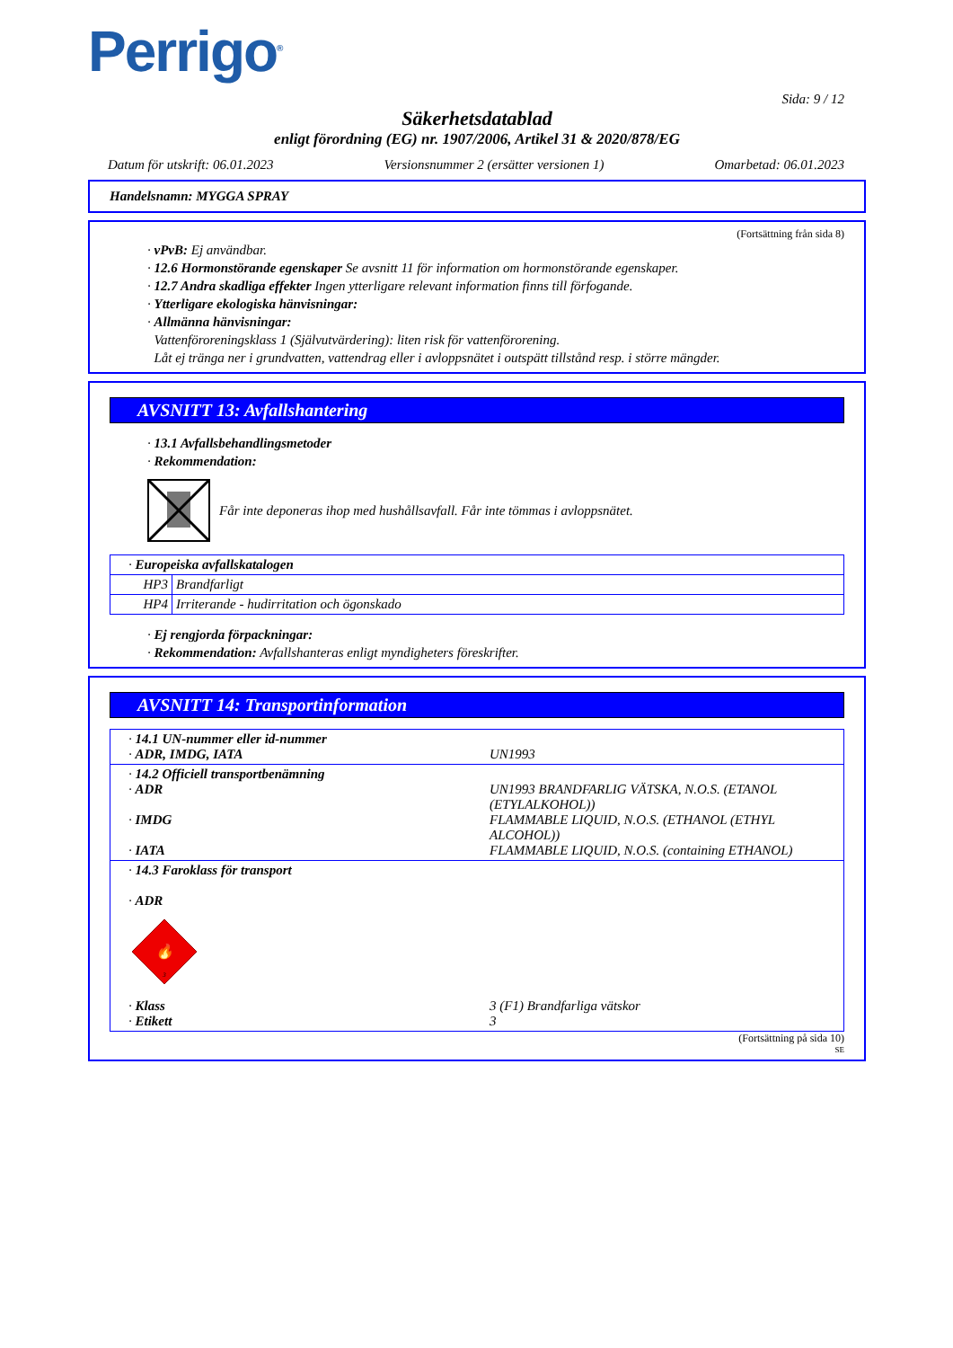Perrigo<sup>®</sup>
Sida: 9 / 12
Säkerhetsdatablad
enligt förordning (EG) nr. 1907/2006, Artikel 31 & 2020/878/EG
Datum för utskrift: 06.01.2023 Versionsnummer 2 (ersätter versionen 1) Omarbetad: 06.01.2023
Handelsnamn: MYGGA SPRAY
(Fortsättning från sida 8)
· vPvB: Ej användbar.
· 12.6 Hormonstörande egenskaper Se avsnitt 11 för information om hormonstörande egenskaper.
· 12.7 Andra skadliga effekter Ingen ytterligare relevant information finns till förfogande.
· Ytterligare ekologiska hänvisningar:
· Allmänna hänvisningar:
Vattenföroreningsklass 1 (Självutvärdering): liten risk för vattenförorening.
Låt ej tränga ner i grundvatten, vattendrag eller i avloppsnätet i outspätt tillstånd resp. i större mängder.
AVSNITT 13: Avfallshantering
· 13.1 Avfallsbehandlingsmetoder
· Rekommendation:
Får inte deponeras ihop med hushållsavfall. Får inte tömmas i avloppsnätet.
| · Europeiska avfallskatalogen | |
| HP3 | Brandfarligt |
| HP4 | Irriterande - hudirritation och ögonskado |
· Ej rengjorda förpackningar:
· Rekommendation: Avfallshanteras enligt myndigheters föreskrifter.
AVSNITT 14: Transportinformation
| · 14.1 UN-nummer eller id-nummer · ADR, IMDG, IATA | UN1993 |
| · 14.2 Officiell transportbenämning · ADR · IMDG · IATA | UN1993 BRANDFARLIG VÄTSKA, N.O.S. (ETANOL (ETYLALKOHOL)) FLAMMABLE LIQUID, N.O.S. (ETHANOL (ETHYL ALCOHOL)) FLAMMABLE LIQUID, N.O.S. (containing ETHANOL) |
| · 14.3 Faroklass för transport · ADR 🔥 3 · Klass · Etikett | 3 (F1) Brandfarliga vätskor 3 |
(Fortsättning på sida 10)
SE